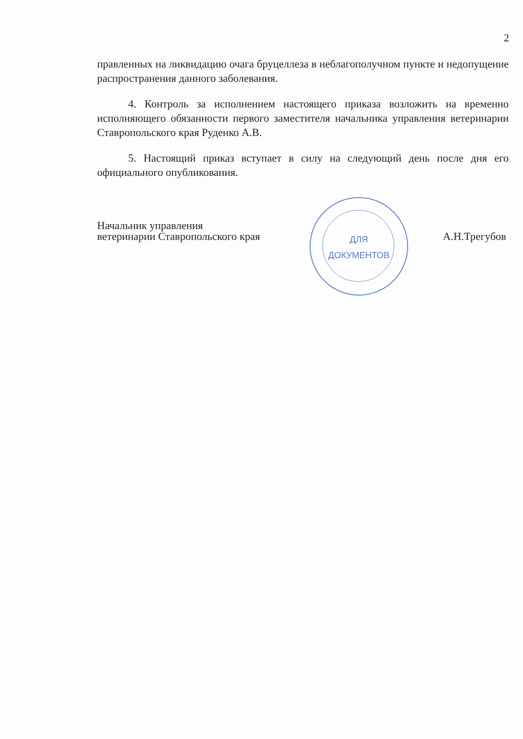2
правленных на ликвидацию очага бруцеллеза в неблагополучном пункте и недопущение распространения данного заболевания.
4. Контроль за исполнением настоящего приказа возложить на временно исполняющего обязанности первого заместителя начальника управления ветеринарии Ставропольского края Руденко А.В.
5. Настоящий приказ вступает в силу на следующий день после дня его официального опубликования.
ДЛЯ
ДОКУМЕНТОВ
Начальник управления
ветеринарии Ставропольского края
А.Н.Трегубов